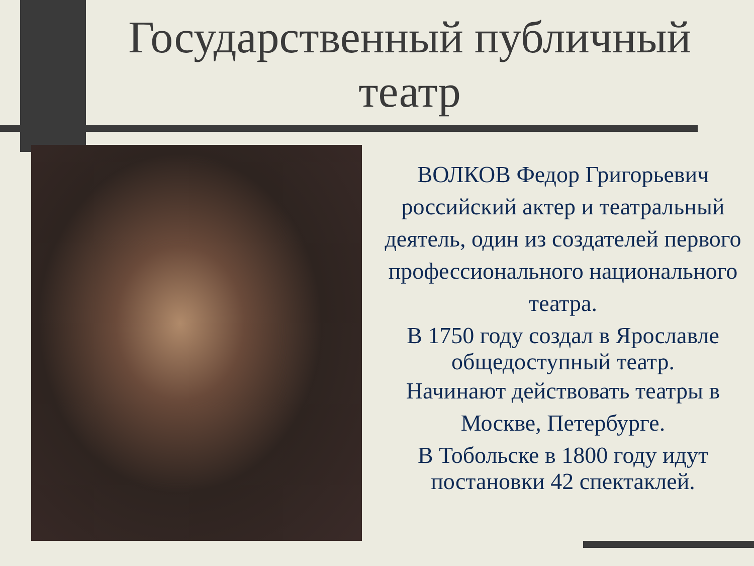Государственный публичный театр
ВОЛКОВ Федор Григорьевич российский актер и театральный деятель, один из создателей первого профессионального национального театра.
В 1750 году создал в Ярославле общедоступный театр.
Начинают действовать театры в Москве, Петербурге.
В Тобольске в 1800 году идут постановки 42 спектаклей.